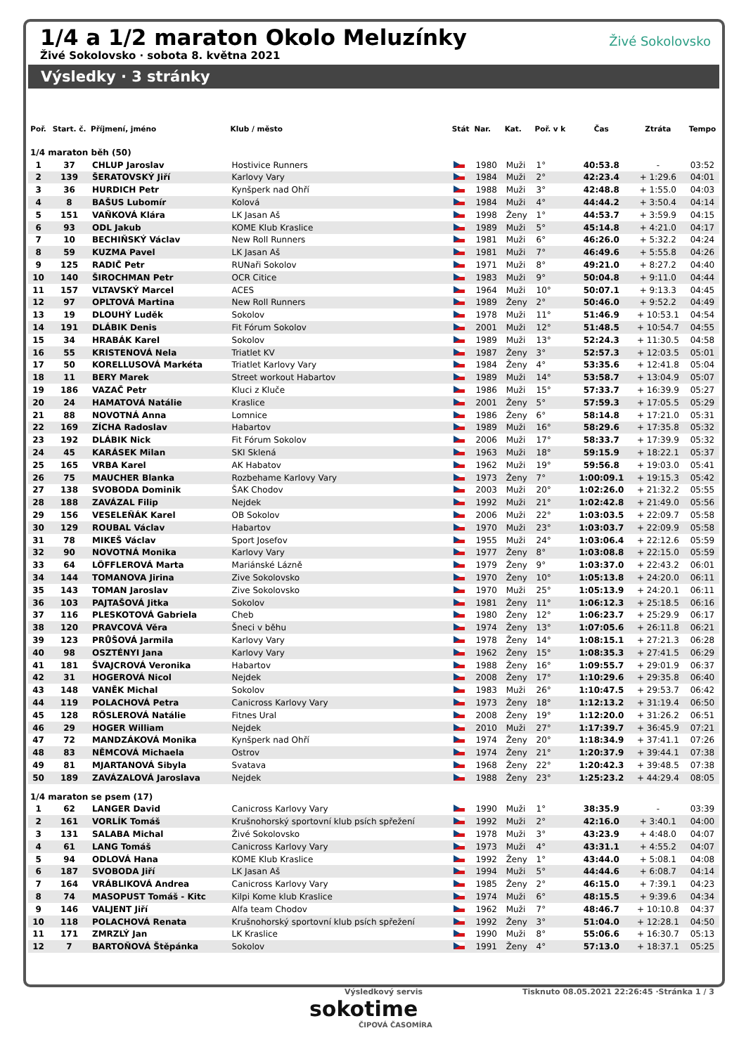1/4 a 1/2 maraton Okolo Meluzínky
Živé Sokolovsko · sobota 8. května 2021
Živé Sokolovsko
Výsledky · 3 stránky
| Poř. | Start. č. | Příjmení, jméno | Klub / město | Stát | Nar. | Kat. | Poř. v k | Čas | Ztráta | Tempo |
| --- | --- | --- | --- | --- | --- | --- | --- | --- | --- | --- |
| 1/4 maraton běh (50) | | | | | | | | | | |
| 1 | 37 | CHLUP Jaroslav | Hostivice Runners | | 1980 | Muži | 1° | 40:53.8 | - | 03:52 |
| 2 | 139 | ŠERATOVSKÝ Jiří | Karlovy Vary | | 1984 | Muži | 2° | 42:23.4 | + 1:29.6 | 04:01 |
| 3 | 36 | HURDICH Petr | Kynšperk nad Ohří | | 1988 | Muži | 3° | 42:48.8 | + 1:55.0 | 04:03 |
| 4 | 8 | BAŠUS Lubomír | Kolová | | 1984 | Muži | 4° | 44:44.2 | + 3:50.4 | 04:14 |
| 5 | 151 | VAŇKOVÁ Klára | LK Jasan Aš | | 1998 | Ženy | 1° | 44:53.7 | + 3:59.9 | 04:15 |
| 6 | 93 | ODL Jakub | KOME Klub Kraslice | | 1989 | Muži | 5° | 45:14.8 | + 4:21.0 | 04:17 |
| 7 | 10 | BECHIŇSKÝ Václav | New Roll Runners | | 1981 | Muži | 6° | 46:26.0 | + 5:32.2 | 04:24 |
| 8 | 59 | KUZMA Pavel | LK Jasan Aš | | 1981 | Muži | 7° | 46:49.6 | + 5:55.8 | 04:26 |
| 9 | 125 | RADIČ Petr | RUNaři Sokolov | | 1971 | Muži | 8° | 49:21.0 | + 8:27.2 | 04:40 |
| 10 | 140 | ŠIROCHMAN Petr | OCR Citice | | 1983 | Muži | 9° | 50:04.8 | + 9:11.0 | 04:44 |
| 11 | 157 | VLTAVSKÝ Marcel | ACES | | 1964 | Muži | 10° | 50:07.1 | + 9:13.3 | 04:45 |
| 12 | 97 | OPLTOVÁ Martina | New Roll Runners | | 1989 | Ženy | 2° | 50:46.0 | + 9:52.2 | 04:49 |
| 13 | 19 | DLOUHÝ Luděk | Sokolov | | 1978 | Muži | 11° | 51:46.9 | + 10:53.1 | 04:54 |
| 14 | 191 | DLÁBIK Denis | Fit Fórum Sokolov | | 2001 | Muži | 12° | 51:48.5 | + 10:54.7 | 04:55 |
| 15 | 34 | HRABÁK Karel | Sokolov | | 1989 | Muži | 13° | 52:24.3 | + 11:30.5 | 04:58 |
| 16 | 55 | KRISTENOVÁ Nela | Triatlet KV | | 1987 | Ženy | 3° | 52:57.3 | + 12:03.5 | 05:01 |
| 17 | 50 | KORELLUSOVÁ Markéta | Triatlet Karlovy Vary | | 1984 | Ženy | 4° | 53:35.6 | + 12:41.8 | 05:04 |
| 18 | 11 | BERY Marek | Street workout Habartov | | 1989 | Muži | 14° | 53:58.7 | + 13:04.9 | 05:07 |
| 19 | 186 | VAZAČ Petr | Kluci z Kluče | | 1986 | Muži | 15° | 57:33.7 | + 16:39.9 | 05:27 |
| 20 | 24 | HAMATOVÁ Natálie | Kraslice | | 2001 | Ženy | 5° | 57:59.3 | + 17:05.5 | 05:29 |
| 21 | 88 | NOVOTNÁ Anna | Lomnice | | 1986 | Ženy | 6° | 58:14.8 | + 17:21.0 | 05:31 |
| 22 | 169 | ZÍCHA Radoslav | Habartov | | 1989 | Muži | 16° | 58:29.6 | + 17:35.8 | 05:32 |
| 23 | 192 | DLÁBIK Nick | Fit Fórum Sokolov | | 2006 | Muži | 17° | 58:33.7 | + 17:39.9 | 05:32 |
| 24 | 45 | KARÁSEK Milan | SKI Sklená | | 1963 | Muži | 18° | 59:15.9 | + 18:22.1 | 05:37 |
| 25 | 165 | VRBA Karel | AK Habatov | | 1962 | Muži | 19° | 59:56.8 | + 19:03.0 | 05:41 |
| 26 | 75 | MAUCHER Blanka | Rozbehame Karlovy Vary | | 1973 | Ženy | 7° | 1:00:09.1 | + 19:15.3 | 05:42 |
| 27 | 138 | SVOBODA Dominik | ŠAK Chodov | | 2003 | Muži | 20° | 1:02:26.0 | + 21:32.2 | 05:55 |
| 28 | 188 | ZAVÁZAL Filip | Nejdek | | 1992 | Muži | 21° | 1:02:42.8 | + 21:49.0 | 05:56 |
| 29 | 156 | VESELEŇÁK Karel | OB Sokolov | | 2006 | Muži | 22° | 1:03:03.5 | + 22:09.7 | 05:58 |
| 30 | 129 | ROUBAL Václav | Habartov | | 1970 | Muži | 23° | 1:03:03.7 | + 22:09.9 | 05:58 |
| 31 | 78 | MIKEŠ Václav | Sport Josefov | | 1955 | Muži | 24° | 1:03:06.4 | + 22:12.6 | 05:59 |
| 32 | 90 | NOVOTNÁ Monika | Karlovy Vary | | 1977 | Ženy | 8° | 1:03:08.8 | + 22:15.0 | 05:59 |
| 33 | 64 | LÖFFLEROVÁ Marta | Mariánské Lázně | | 1979 | Ženy | 9° | 1:03:37.0 | + 22:43.2 | 06:01 |
| 34 | 144 | TOMANOVA Jirina | Zive Sokolovsko | | 1970 | Ženy | 10° | 1:05:13.8 | + 24:20.0 | 06:11 |
| 35 | 143 | TOMAN Jaroslav | Zive Sokolovsko | | 1970 | Muži | 25° | 1:05:13.9 | + 24:20.1 | 06:11 |
| 36 | 103 | PAJTAŠOVÁ Jitka | Sokolov | | 1981 | Ženy | 11° | 1:06:12.3 | + 25:18.5 | 06:16 |
| 37 | 116 | PLESKOTOVÁ Gabriela | Cheb | | 1980 | Ženy | 12° | 1:06:23.7 | + 25:29.9 | 06:17 |
| 38 | 120 | PRAVCOVÁ Věra | Šneci v běhu | | 1974 | Ženy | 13° | 1:07:05.6 | + 26:11.8 | 06:21 |
| 39 | 123 | PRŮŠOVÁ Jarmila | Karlovy Vary | | 1978 | Ženy | 14° | 1:08:15.1 | + 27:21.3 | 06:28 |
| 40 | 98 | OSZTÉNYI Jana | Karlovy Vary | | 1962 | Ženy | 15° | 1:08:35.3 | + 27:41.5 | 06:29 |
| 41 | 181 | ŠVAJCROVÁ Veronika | Habartov | | 1988 | Ženy | 16° | 1:09:55.7 | + 29:01.9 | 06:37 |
| 42 | 31 | HOGEROVÁ Nicol | Nejdek | | 2008 | Ženy | 17° | 1:10:29.6 | + 29:35.8 | 06:40 |
| 43 | 148 | VANĚK Michal | Sokolov | | 1983 | Muži | 26° | 1:10:47.5 | + 29:53.7 | 06:42 |
| 44 | 119 | POLACHOVÁ Petra | Canicross Karlovy Vary | | 1973 | Ženy | 18° | 1:12:13.2 | + 31:19.4 | 06:50 |
| 45 | 128 | RŐSLEROVÁ Natálie | Fitnes Ural | | 2008 | Ženy | 19° | 1:12:20.0 | + 31:26.2 | 06:51 |
| 46 | 29 | HOGER William | Nejdek | | 2010 | Muži | 27° | 1:17:39.7 | + 36:45.9 | 07:21 |
| 47 | 72 | MANDZÁKOVÁ Monika | Kynšperk nad Ohří | | 1974 | Ženy | 20° | 1:18:34.9 | + 37:41.1 | 07:26 |
| 48 | 83 | NĚMCOVÁ Michaela | Ostrov | | 1974 | Ženy | 21° | 1:20:37.9 | + 39:44.1 | 07:38 |
| 49 | 81 | MJARTANOVÁ Sibyla | Svatava | | 1968 | Ženy | 22° | 1:20:42.3 | + 39:48.5 | 07:38 |
| 50 | 189 | ZAVÁZALOVÁ Jaroslava | Nejdek | | 1988 | Ženy | 23° | 1:25:23.2 | + 44:29.4 | 08:05 |
| 1/4 maraton se psem (17) | | | | | | | | | | |
| 1 | 62 | LANGER David | Canicross Karlovy Vary | | 1990 | Muži | 1° | 38:35.9 | - | 03:39 |
| 2 | 161 | VORLÍK Tomáš | Krušnohorský sportovní klub psích spřežení | | 1992 | Muži | 2° | 42:16.0 | + 3:40.1 | 04:00 |
| 3 | 131 | SALABA Michal | Živé Sokolovsko | | 1978 | Muži | 3° | 43:23.9 | + 4:48.0 | 04:07 |
| 4 | 61 | LANG Tomáš | Canicross Karlovy Vary | | 1973 | Muži | 4° | 43:31.1 | + 4:55.2 | 04:07 |
| 5 | 94 | ODLOVÁ Hana | KOME Klub Kraslice | | 1992 | Ženy | 1° | 43:44.0 | + 5:08.1 | 04:08 |
| 6 | 187 | SVOBODA Jiří | LK Jasan Aš | | 1994 | Muži | 5° | 44:44.6 | + 6:08.7 | 04:14 |
| 7 | 164 | VRÁBLIKOVÁ Andrea | Canicross Karlovy Vary | | 1985 | Ženy | 2° | 46:15.0 | + 7:39.1 | 04:23 |
| 8 | 74 | MASOPUST Tomáš - Kitc | Kilpi Kome klub Kraslice | | 1974 | Muži | 6° | 48:15.5 | + 9:39.6 | 04:34 |
| 9 | 146 | VALJENT Jiří | Alfa team Chodov | | 1962 | Muži | 7° | 48:46.7 | + 10:10.8 | 04:37 |
| 10 | 118 | POLACHOVÁ Renata | Krušnohorský sportovní klub psích spřežení | | 1992 | Ženy | 3° | 51:04.0 | + 12:28.1 | 04:50 |
| 11 | 171 | ZMRZLÝ Jan | LK Kraslice | | 1990 | Muži | 8° | 55:06.6 | + 16:30.7 | 05:13 |
| 12 | 7 | BARTOŇOVÁ Štěpánka | Sokolov | | 1991 | Ženy | 4° | 57:13.0 | + 18:37.1 | 05:25 |
Výsledkový servis
sokotime
ČIPOVÁ ČASOMÍRA
Tisknuto 08.05.2021 22:26:45 ·Stránka 1 / 3